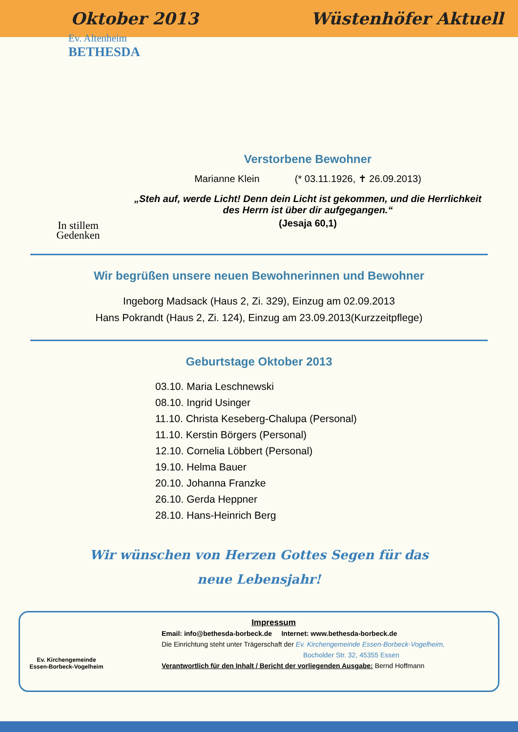Oktober 2013 Wüstenhöfer Aktuell
Ev. Altenheim
BETHESDA
In stillem
Gedenken
Verstorbene Bewohner
Marianne Klein (* 03.11.1926, ✝ 26.09.2013)
„Steh auf, werde Licht! Denn dein Licht ist gekommen, und die Herrlichkeit des Herrn ist über dir aufgegangen.“
(Jesaja 60,1)
Wir begrüßen unsere neuen Bewohnerinnen und Bewohner
Ingeborg Madsack (Haus 2, Zi. 329), Einzug am 02.09.2013
Hans Pokrandt (Haus 2, Zi. 124), Einzug am 23.09.2013(Kurzzeitpflege)
Geburtstage Oktober 2013
03.10. Maria Leschnewski
08.10. Ingrid Usinger
11.10. Christa Keseberg-Chalupa (Personal)
11.10. Kerstin Börgers (Personal)
12.10. Cornelia Löbbert (Personal)
19.10. Helma Bauer
20.10. Johanna Franzke
26.10. Gerda Heppner
28.10. Hans-Heinrich Berg
Wir wünschen von Herzen Gottes Segen für das neue Lebensjahr!
Ev. Kirchengemeinde
Essen-Borbeck-Vogelheim
Impressum
Email: info@bethesda-borbeck.de Internet: www.bethesda-borbeck.de
Die Einrichtung steht unter Trägerschaft der Ev. Kirchengemeinde Essen-Borbeck-Vogelheim,
Bocholder Str. 32, 45355 Essen
Verantwortlich für den Inhalt / Bericht der vorliegenden Ausgabe: Bernd Hoffmann